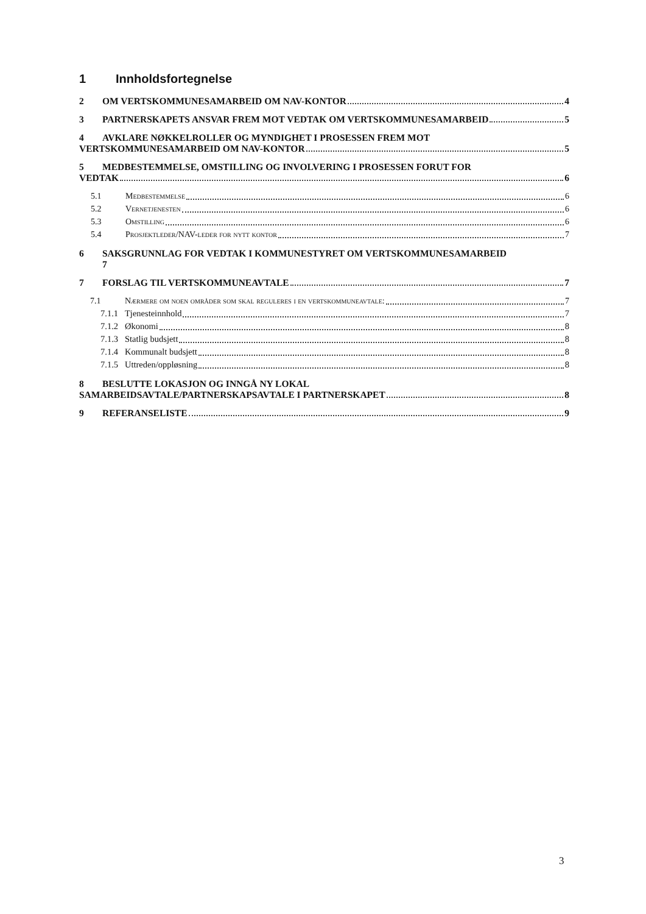1 Innholdsfortegnelse
2 OM VERTSKOMMUNESAMARBEID OM NAV-KONTOR 4
3 PARTNERSKAPETS ANSVAR FREM MOT VEDTAK OM VERTSKOMMUNESAMARBEID 5
4 AVKLARE NØKKELROLLER OG MYNDIGHET I PROSESSEN FREM MOT
VERTSKOMMUNESAMARBEID OM NAV-KONTOR 5
5 MEDBESTEMMELSE, OMSTILLING OG INVOLVERING I PROSESSEN FORUT FOR
VEDTAK 6
5.1 Medbestemmelse 6
5.2 Vernetjenesten 6
5.3 Omstilling 6
5.4 Prosjektleder/NAV-leder for nytt kontor 7
6 SAKSGRUNNLAG FOR VEDTAK I KOMMUNESTYRET OM VERTSKOMMUNESAMARBEID
7
7 FORSLAG TIL VERTSKOMMUNEAVTALE 7
7.1 Nærmere om noen områder som skal reguleres i en vertskommuneavtale: 7
7.1.1 Tjenesteinnhold 7
7.1.2 Økonomi 8
7.1.3 Statlig budsjett 8
7.1.4 Kommunalt budsjett 8
7.1.5 Uttreden/oppløsning 8
8 BESLUTTE LOKASJON OG INNGÅ NY LOKAL
SAMARBEIDSAVTALE/PARTNERSKAPSAVTALE I PARTNERSKAPET 8
9 REFERANSELISTE 9
3